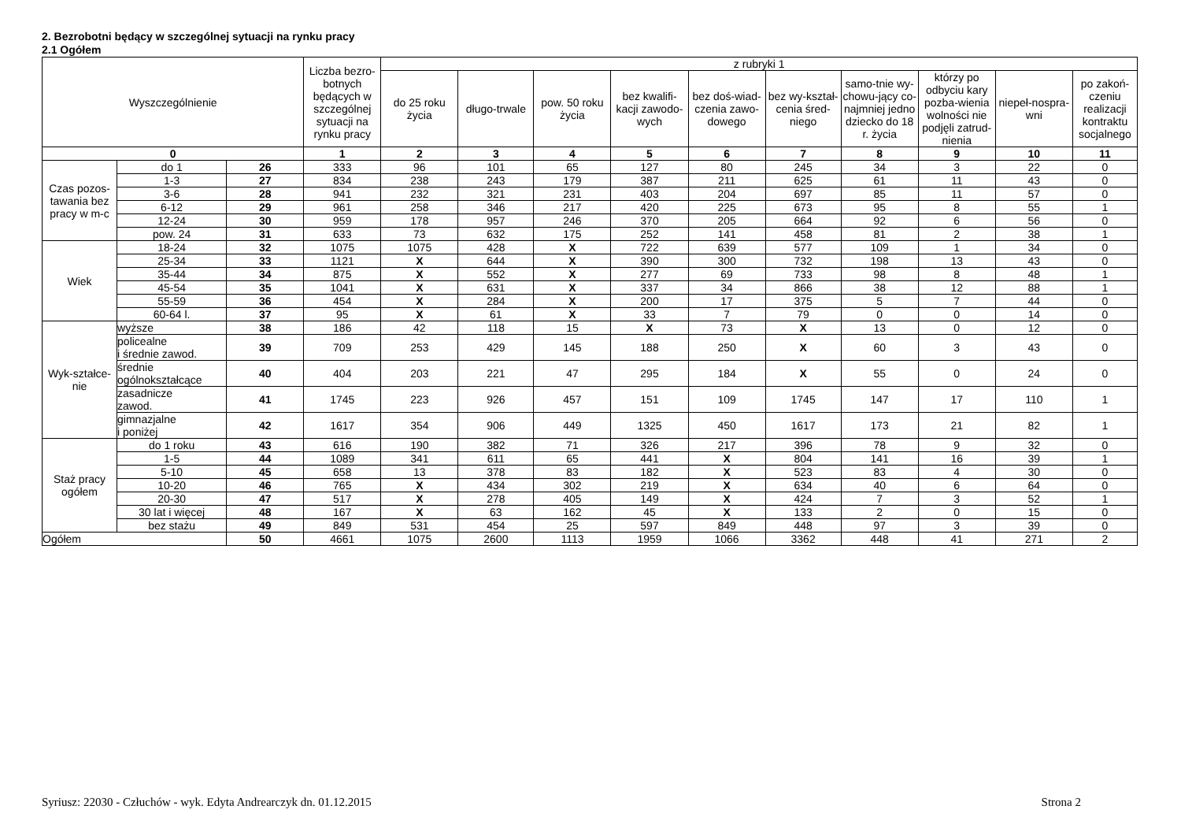2. Bezrobotni będący w szczególnej sytuacji na rynku pracy
2.1 Ogółem
| Wyszczególnienie | | | Liczba bezro-botnych będących w szczególnej sytuacji na rynku pracy | z rubryki 1 | | | | | | | | | |
| --- | --- | --- | --- | --- | --- | --- | --- | --- | --- | --- | --- | --- | --- |
| | | | | do 25 roku życia | długo-trwale | pow. 50 roku życia | bez kwalifi-kacji zawodo-wych | bez doś-wiad-czenia zawo-dowego | bez wy-kształ-cenia śred-niego | samo-tnie wy-chowu-jący co-najmniej jedno dziecko do 18 r. życia | którzy po odbyciu kary pozba-wienia wolności nie podjęli zatrud-nienia | niepeł-nospra-wni | po zakoń-czeniu realizacji kontraktu socjalnego |
| 0 | | | 1 | 2 | 3 | 4 | 5 | 6 | 7 | 8 | 9 | 10 | 11 |
| Czas pozos-tawania bez pracy w m-c | do 1 | 26 | 333 | 96 | 101 | 65 | 127 | 80 | 245 | 34 | 3 | 22 | 0 |
| | 1-3 | 27 | 834 | 238 | 243 | 179 | 387 | 211 | 625 | 61 | 11 | 43 | 0 |
| | 3-6 | 28 | 941 | 232 | 321 | 231 | 403 | 204 | 697 | 85 | 11 | 57 | 0 |
| | 6-12 | 29 | 961 | 258 | 346 | 217 | 420 | 225 | 673 | 95 | 8 | 55 | 1 |
| | 12-24 | 30 | 959 | 178 | 957 | 246 | 370 | 205 | 664 | 92 | 6 | 56 | 0 |
| | pow. 24 | 31 | 633 | 73 | 632 | 175 | 252 | 141 | 458 | 81 | 2 | 38 | 1 |
| Wiek | 18-24 | 32 | 1075 | 1075 | 428 | X | 722 | 639 | 577 | 109 | 1 | 34 | 0 |
| | 25-34 | 33 | 1121 | X | 644 | X | 390 | 300 | 732 | 198 | 13 | 43 | 0 |
| | 35-44 | 34 | 875 | X | 552 | X | 277 | 69 | 733 | 98 | 8 | 48 | 1 |
| | 45-54 | 35 | 1041 | X | 631 | X | 337 | 34 | 866 | 38 | 12 | 88 | 1 |
| | 55-59 | 36 | 454 | X | 284 | X | 200 | 17 | 375 | 5 | 7 | 44 | 0 |
| | 60-64 l. | 37 | 95 | X | 61 | X | 33 | 7 | 79 | 0 | 0 | 14 | 0 |
| Wyk-ształce-nie | wyższe | 38 | 186 | 42 | 118 | 15 | X | 73 | X | 13 | 0 | 12 | 0 |
| | policealne i średnie zawod. | 39 | 709 | 253 | 429 | 145 | 188 | 250 | X | 60 | 3 | 43 | 0 |
| | średnie ogólnokształcące | 40 | 404 | 203 | 221 | 47 | 295 | 184 | X | 55 | 0 | 24 | 0 |
| | zasadnicze zawod. | 41 | 1745 | 223 | 926 | 457 | 151 | 109 | 1745 | 147 | 17 | 110 | 1 |
| | gimnazjalne i poniżej | 42 | 1617 | 354 | 906 | 449 | 1325 | 450 | 1617 | 173 | 21 | 82 | 1 |
| Staż pracy ogółem | do 1 roku | 43 | 616 | 190 | 382 | 71 | 326 | 217 | 396 | 78 | 9 | 32 | 0 |
| | 1-5 | 44 | 1089 | 341 | 611 | 65 | 441 | X | 804 | 141 | 16 | 39 | 1 |
| | 5-10 | 45 | 658 | 13 | 378 | 83 | 182 | X | 523 | 83 | 4 | 30 | 0 |
| | 10-20 | 46 | 765 | X | 434 | 302 | 219 | X | 634 | 40 | 6 | 64 | 0 |
| | 20-30 | 47 | 517 | X | 278 | 405 | 149 | X | 424 | 7 | 3 | 52 | 1 |
| | 30 lat i więcej | 48 | 167 | X | 63 | 162 | 45 | X | 133 | 2 | 0 | 15 | 0 |
| | bez stażu | 49 | 849 | 531 | 454 | 25 | 597 | 849 | 448 | 97 | 3 | 39 | 0 |
| Ogółem | | 50 | 4661 | 1075 | 2600 | 1113 | 1959 | 1066 | 3362 | 448 | 41 | 271 | 2 |
Syriusz: 22030 - Człuchów - wyk. Edyta Andrearczyk dn. 01.12.2015 Strona 2